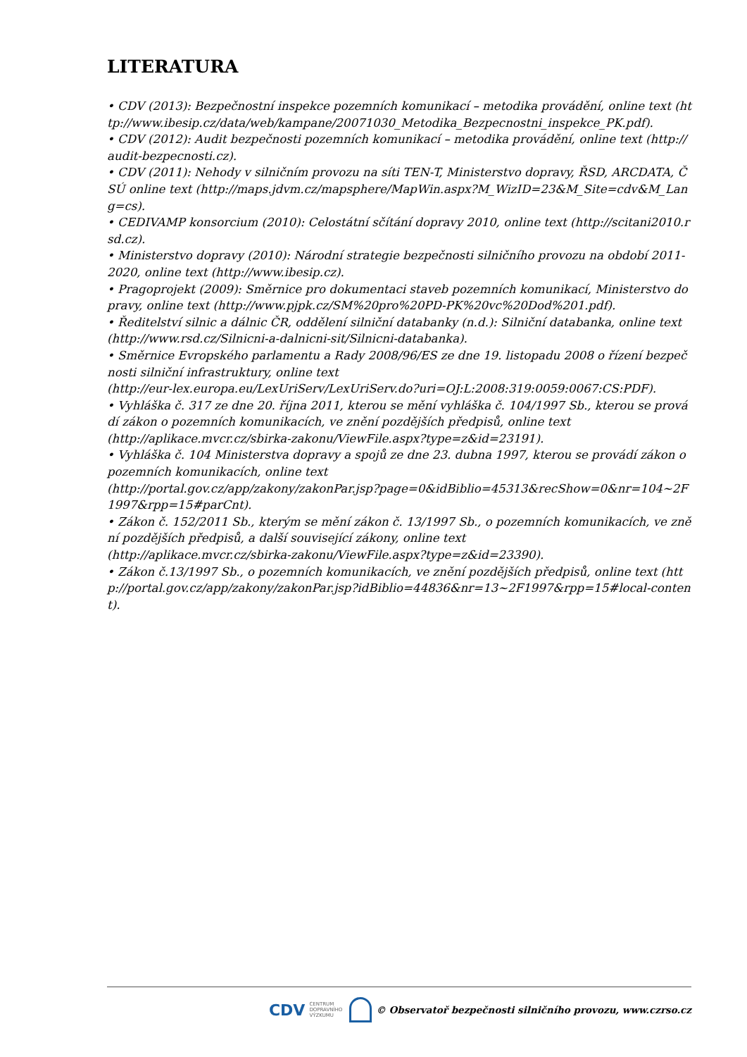LITERATURA
• CDV (2013): Bezpečnostní inspekce pozemních komunikací – metodika provádění, online text (http://www.ibesip.cz/data/web/kampane/20071030_Metodika_Bezpecnostni_inspekce_PK.pdf).
• CDV (2012): Audit bezpečnosti pozemních komunikací – metodika provádění, online text (http://audit-bezpecnosti.cz).
• CDV (2011): Nehody v silničním provozu na síti TEN-T, Ministerstvo dopravy, ŘSD, ARCDATA, ČSÚ online text (http://maps.jdvm.cz/mapsphere/MapWin.aspx?M_WizID=23&M_Site=cdv&M_Lang=cs).
• CEDIVAMP konsorcium (2010): Celostátní sčítání dopravy 2010, online text (http://scitani2010.rsd.cz).
• Ministerstvo dopravy (2010): Národní strategie bezpečnosti silničního provozu na období 2011-2020, online text (http://www.ibesip.cz).
• Pragoprojekt (2009): Směrnice pro dokumentaci staveb pozemních komunikací, Ministerstvo dopravy, online text (http://www.pjpk.cz/SM%20pro%20PD-PK%20vc%20Dod%201.pdf).
• Ředitelství silnic a dálnic ČR, oddělení silniční databanky (n.d.): Silniční databanka, online text (http://www.rsd.cz/Silnicni-a-dalnicni-sit/Silnicni-databanka).
• Směrnice Evropského parlamentu a Rady 2008/96/ES ze dne 19. listopadu 2008 o řízení bezpečnosti silniční infrastruktury, online text
(http://eur-lex.europa.eu/LexUriServ/LexUriServ.do?uri=OJ:L:2008:319:0059:0067:CS:PDF).
• Vyhláška č. 317 ze dne 20. října 2011, kterou se mění vyhláška č. 104/1997 Sb., kterou se provádí zákon o pozemních komunikacích, ve znění pozdějších předpisů, online text
(http://aplikace.mvcr.cz/sbirka-zakonu/ViewFile.aspx?type=z&id=23191).
• Vyhláška č. 104 Ministerstva dopravy a spojů ze dne 23. dubna 1997, kterou se provádí zákon o pozemních komunikacích, online text
(http://portal.gov.cz/app/zakony/zakonPar.jsp?page=0&idBiblio=45313&recShow=0&nr=104~2F1997&rpp=15#parCnt).
• Zákon č. 152/2011 Sb., kterým se mění zákon č. 13/1997 Sb., o pozemních komunikacích, ve znění pozdějších předpisů, a další související zákony, online text
(http://aplikace.mvcr.cz/sbirka-zakonu/ViewFile.aspx?type=z&id=23390).
• Zákon č.13/1997 Sb., o pozemních komunikacích, ve znění pozdějších předpisů, online text (http://portal.gov.cz/app/zakony/zakonPar.jsp?idBiblio=44836&nr=13~2F1997&rpp=15#local-content).
CDV CENTRUM
DOPRAVNÍHO
VÝZKUMU
© Observatoř bezpečnosti silničního provozu, www.czrso.cz